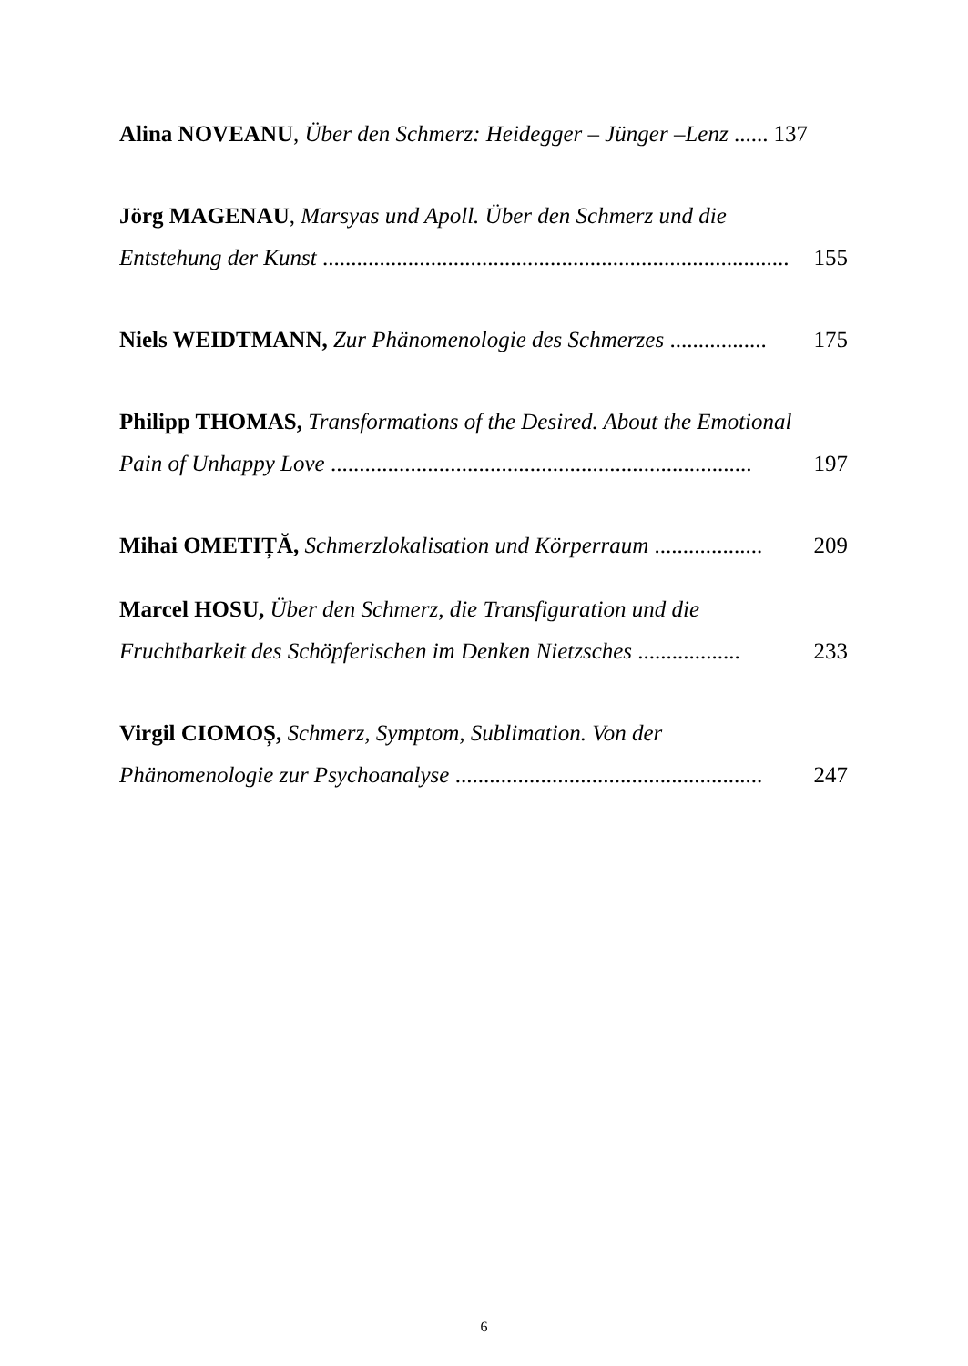Alina NOVEANU, Über den Schmerz: Heidegger – Jünger –Lenz ...... 137
Jörg MAGENAU, Marsyas und Apoll. Über den Schmerz und die
Entstehung der Kunst .................................................................................. 155
Niels WEIDTMANN, Zur Phänomenologie des Schmerzes ................. 175
Philipp THOMAS, Transformations of the Desired. About the Emotional
Pain of Unhappy Love .......................................................................... 197
Mihai OMETIȚĂ, Schmerzlokalisation und Körperraum ................... 209
Marcel HOSU, Über den Schmerz, die Transfiguration und die
Fruchtbarkeit des Schöpferischen im Denken Nietzsches .................. 233
Virgil CIOMOȘ, Schmerz, Symptom, Sublimation. Von der
Phänomenologie zur Psychoanalyse ...................................................... 247
6